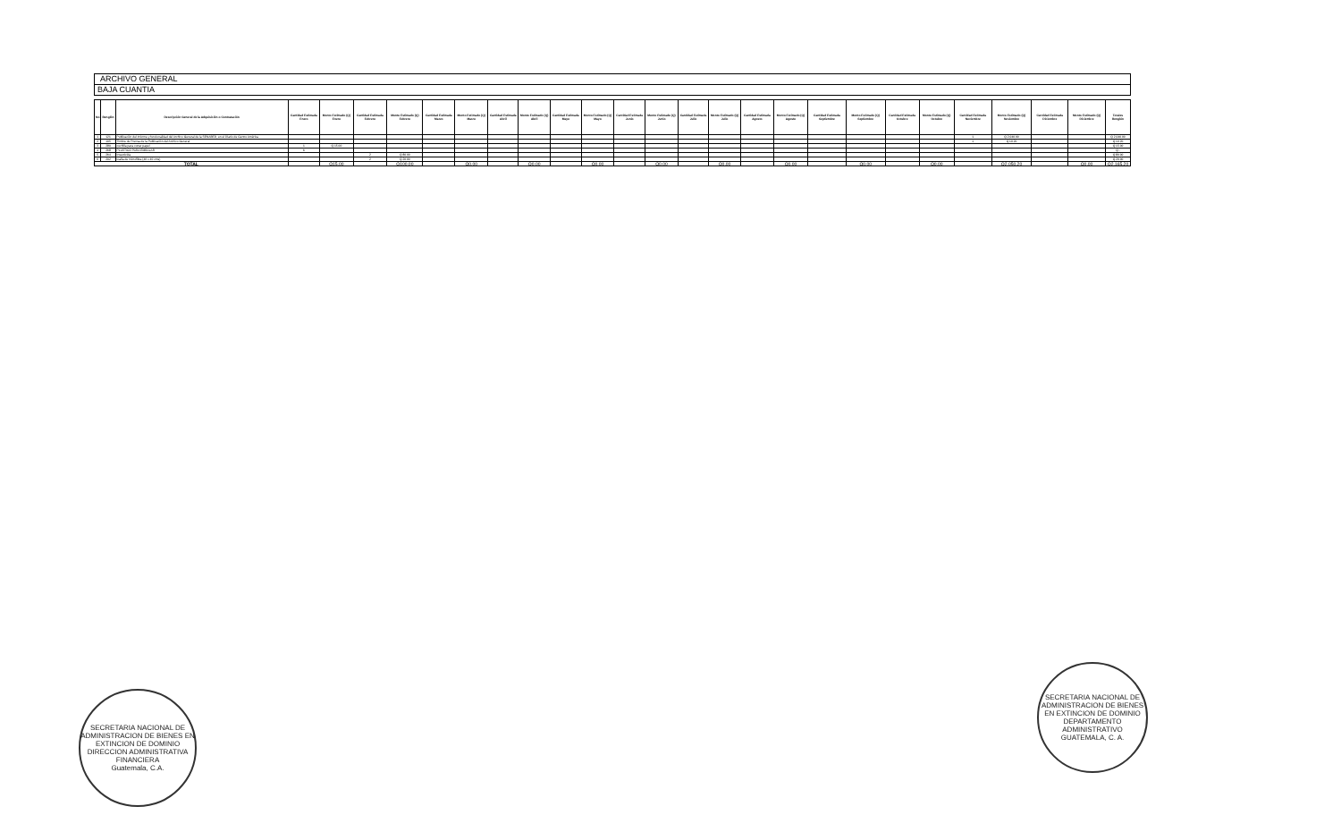ARCHIVO GENERAL
BAJA CUANTIA
| No | Renglón | Descripción General de la Adquisición o Contratación | Cantidad Estimada Enero | Monto Estimado (Q) Enero | Cantidad Estimada Febrero | Monto Estimado (Q) Febrero | Cantidad Estimada Marzo | Monto Estimado (Q) Marzo | Cantidad Estimada Abril | Monto Estimado (Q) Abril | Cantidad Estimada Mayo | Monto Estimado (Q) Mayo | Cantidad Estimada Junio | Monto Estimado (Q) Junio | Cantidad Estimada Julio | Monto Estimado (Q) Julio | Cantidad Estimada Agosto | Monto Estimado (Q) Agosto | Cantidad Estimada Septiembre | Monto Estimado (Q) Septiembre | Cantidad Estimada Octubre | Monto Estimado (Q) Octubre | Cantidad Estimada Noviembre | Monto Estimado (Q) Noviembre | Cantidad Estimada Diciembre | Monto Estimado (Q) Diciembre | Totales Renglón |
| --- | --- | --- | --- | --- | --- | --- | --- | --- | --- | --- | --- | --- | --- | --- | --- | --- | --- | --- | --- | --- | --- | --- | --- | --- | --- | --- | --- |
| 1 | 121 | Publicación del Informe y funcionalidad del Archivo General de la SENABED, en el Diario de Centro América | | | | | | | | | | | | | | | | | | | | | 1 | Q 2,040.00 | | | Q 2,040.00 |
| 2 | 195 | Timbre de Prensa de la Publicación del Archivo General | | | | | | | | | | | | | | | | | | | | | 1 | Q 10.20 | | | Q 10.20 |
| 3 | 289 | cuchilla para cortar papel | 1 | Q 15.00 | | | | | | | | | | | | | | | | | | | | | | | Q 15.00 |
| 4 | 268 | PLASTICO PARA EMBALAR | 6 | | | | | | | | | | | | | | | | | | | | | | | | Q - |
| 5 | 264 | Insecticida | | | 2 | Q 80.00 | | | | | | | | | | | | | | | | | | | | | Q 80.00 |
| 6 | 292 | toalla de microfibra (40 x 40 cms) | | | 2 | Q 20.00 | | | | | | | | | | | | | | | | | | | | | Q 20.00 |
| TOTAL | | | | Q15.00 | | Q100.00 | | Q0.00 | | Q0.00 | | Q0.00 | | Q0.00 | | Q0.00 | | Q0.00 | | Q0.00 | | Q0.00 | | Q2,050.20 | | Q0.00 | Q2,165.20 |
SECRETARIA NACIONAL DE ADMINISTRACION DE BIENES EN EXTINCION DE DOMINIO
DIRECCION ADMINISTRATIVA FINANCIERA
Guatemala, C.A.
SECRETARIA NACIONAL DE ADMINISTRACION DE BIENES EN EXTINCION DE DOMINIO
DEPARTAMENTO ADMINISTRATIVO
GUATEMALA, C. A.